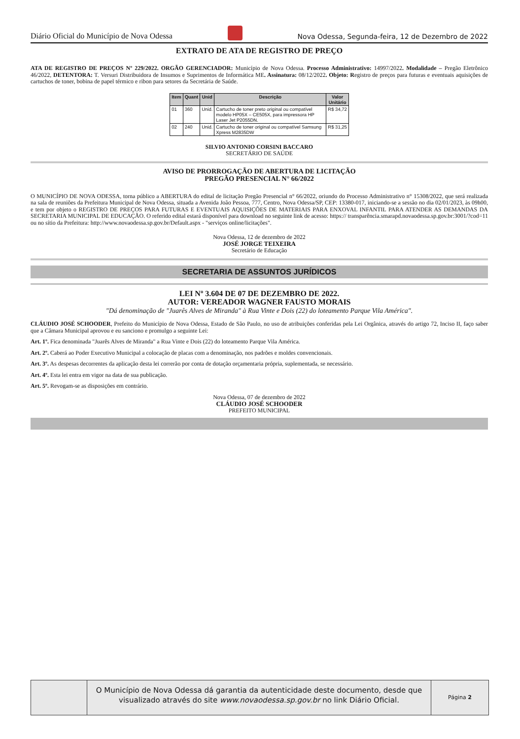Diário Oficial do Município de Nova Odessa Nova Odessa, Segunda-feira, 12 de Dezembro de 2022
EXTRATO DE ATA DE REGISTRO DE PREÇO
ATA DE REGISTRO DE PREÇOS Nº 229/2022. ORGÃO GERENCIADOR: Município de Nova Odessa. Processo Administrativo: 14997/2022. Modalidade – Pregão Eletrônico 46/2022, DETENTORA: T. Versuri Distribuidora de Insumos e Suprimentos de Informática ME. Assinatura: 08/12/2022. Objeto: Registro de preços para futuras e eventuais aquisições de cartuchos de toner, bobina de papel térmico e ribon para setores da Secretária de Saúde.
| Item | Quant | Unid | Descrição | Valor Unitário |
| --- | --- | --- | --- | --- |
| 01 | 360 | Unid. | Cartucho de toner preto original ou compatível modelo HP05X – CE505X, para impressora HP Laser Jet P2055DN. | R$ 34,72 |
| 02 | 240 | Unid. | Cartucho de toner original ou compatível Samsung Xpress M2835DW | R$ 31,25 |
SILVIO ANTONIO CORSINI BACCARO
SECRETÁRIO DE SAÚDE
AVISO DE PRORROGAÇÃO DE ABERTURA DE LICITAÇÃO
PREGÃO PRESENCIAL N° 66/2022
O MUNICÍPIO DE NOVA ODESSA, torna público a ABERTURA do edital de licitação Pregão Presencial n° 66/2022, oriundo do Processo Administrativo n° 15308/2022, que será realizada na sala de reuniões da Prefeitura Municipal de Nova Odessa, situada a Avenida João Pessoa, 777, Centro, Nova Odessa/SP, CEP: 13380-017, iniciando-se a sessão no dia 02/01/2023, às 09h00, e tem por objeto o REGISTRO DE PREÇOS PARA FUTURAS E EVENTUAIS AQUISIÇÕES DE MATERIAIS PARA ENXOVAL INFANTIL PARA ATENDER AS DEMANDAS DA SECRETARIA MUNICIPAL DE EDUCAÇÃO. O referido edital estará disponível para download no seguinte link de acesso: https:// transparência.smarapd.novaodessa.sp.gov.br:3001/?cod=11 ou no sítio da Prefeitura: http://www.novaodessa.sp.gov.br/Default.aspx - "serviços online/licitações".
Nova Odessa, 12 de dezembro de 2022
JOSÉ JORGE TEIXEIRA
Secretário de Educação
SECRETARIA DE ASSUNTOS JURÍDICOS
LEI Nº 3.604 DE 07 DE DEZEMBRO DE 2022.
AUTOR: VEREADOR WAGNER FAUSTO MORAIS
"Dá denominação de "Juarês Alves de Miranda" à Rua Vinte e Dois (22) do loteamento Parque Vila América".
CLÁUDIO JOSÉ SCHOODER, Prefeito do Município de Nova Odessa, Estado de São Paulo, no uso de atribuições conferidas pela Lei Orgânica, através do artigo 72, Inciso II, faço saber que a Câmara Municipal aprovou e eu sanciono e promulgo a seguinte Lei:
Art. 1º. Fica denominada "Juarês Alves de Miranda" a Rua Vinte e Dois (22) do loteamento Parque Vila América.
Art. 2º. Caberá ao Poder Executivo Municipal a colocação de placas com a denominação, nos padrões e moldes convencionais.
Art. 3º. As despesas decorrentes da aplicação desta lei correrão por conta de dotação orçamentaria própria, suplementada, se necessário.
Art. 4º. Esta lei entra em vigor na data de sua publicação.
Art. 5º. Revogam-se as disposições em contrário.
Nova Odessa, 07 de dezembro de 2022
CLÁUDIO JOSÉ SCHOODER
PREFEITO MUNICIPAL
O Município de Nova Odessa dá garantia da autenticidade deste documento, desde que visualizado através do site www.novaodessa.sp.gov.br no link Diário Oficial.
Página 2